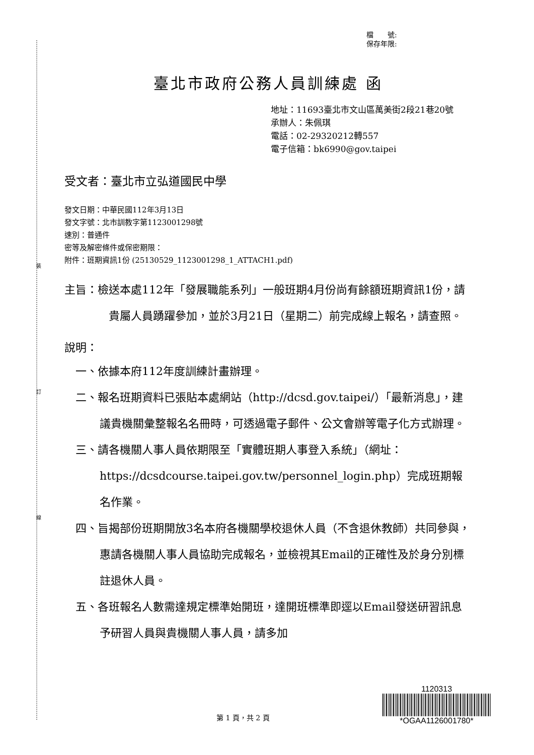裝
訂
線
檔　　號:
保存年限:
臺北市政府公務人員訓練處 函
地址：11693臺北市文山區萬美街2段21巷20號
承辦人：朱佩琪
電話：02-29320212轉557
電子信箱：bk6990@gov.taipei
受文者：臺北市立弘道國民中學
發文日期：中華民國112年3月13日
發文字號：北市訓教字第1123001298號
速別：普通件
密等及解密條件或保密期限：
附件：班期資訊1份 (25130529_1123001298_1_ATTACH1.pdf)
主旨：檢送本處112年「發展職能系列」一般班期4月份尚有餘額班期資訊1份，請貴屬人員踴躍參加，並於3月21日（星期二）前完成線上報名，請查照。
說明：
一、依據本府112年度訓練計畫辦理。
二、報名班期資料已張貼本處網站（http://dcsd.gov.taipei/）「最新消息」，建議貴機關彙整報名名冊時，可透過電子郵件、公文會辦等電子化方式辦理。
三、請各機關人事人員依期限至「實體班期人事登入系統」（網址：https://dcsdcourse.taipei.gov.tw/personnel_login.php）完成班期報名作業。
四、旨揭部份班期開放3名本府各機關學校退休人員（不含退休教師）共同參與，惠請各機關人事人員協助完成報名，並檢視其Email的正確性及於身分別標註退休人員。
五、各班報名人數需達規定標準始開班，達開班標準即逕以Email發送研習訊息予研習人員與貴機關人事人員，請多加
第 1 頁，共 2 頁
1120313
*OGAA1126001780*